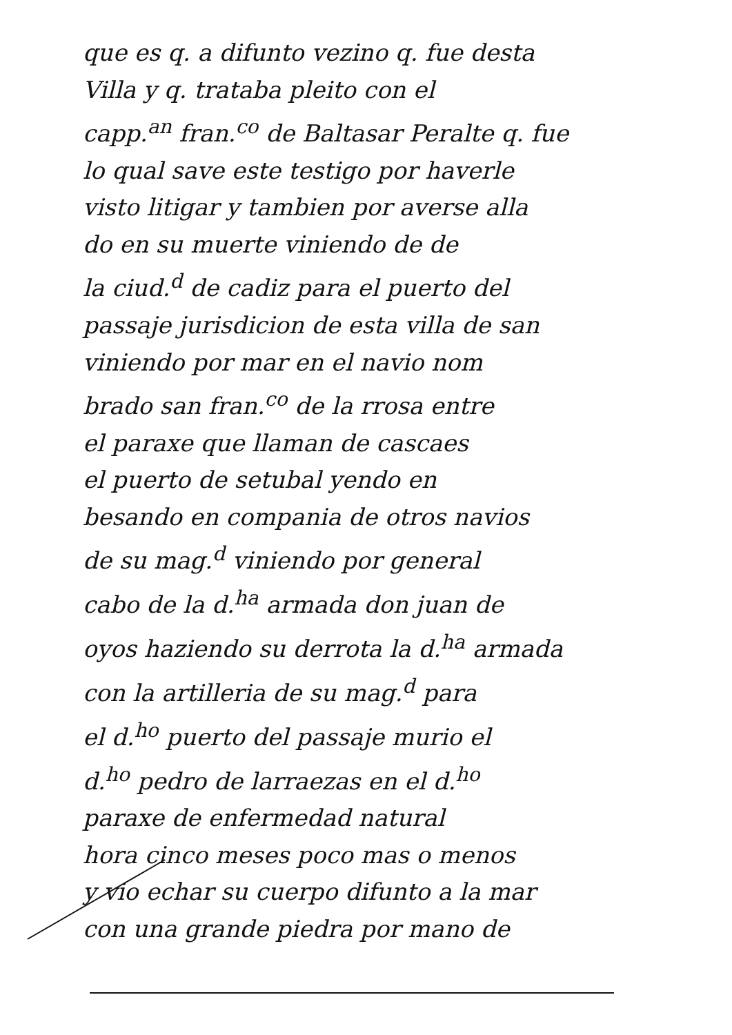que es q. a difunto vezino q. fue desta
Villa y q. trataba pleito con el
capp.<sup>an</sup> fran.<sup>co</sup> de Baltasar Peralte q. fue
lo qual save este testigo por haverle
visto litigar y tambien por averse alla
do en su muerte viniendo de de
la ciud.<sup>d</sup> de cadiz para el puerto del
passaje jurisdicion de esta villa de san
viniendo por mar en el navio nom
brado san fran.<sup>co</sup> de la rrosa entre
el paraxe que llaman de cascaes
el puerto de setubal yendo en
besando en compania de otros navios
de su mag.<sup>d</sup> viniendo por general
cabo de la d.<sup>ha</sup> armada don juan de
oyos haziendo su derrota la d.<sup>ha</sup> armada
con la artilleria de su mag.<sup>d</sup> para
el d.<sup>ho</sup> puerto del passaje murio el
d.<sup>ho</sup> pedro de larraezas en el d.<sup>ho</sup>
paraxe de enfermedad natural
hora cinco meses poco mas o menos
y vio echar su cuerpo difunto a la mar
con una grande piedra por mano de